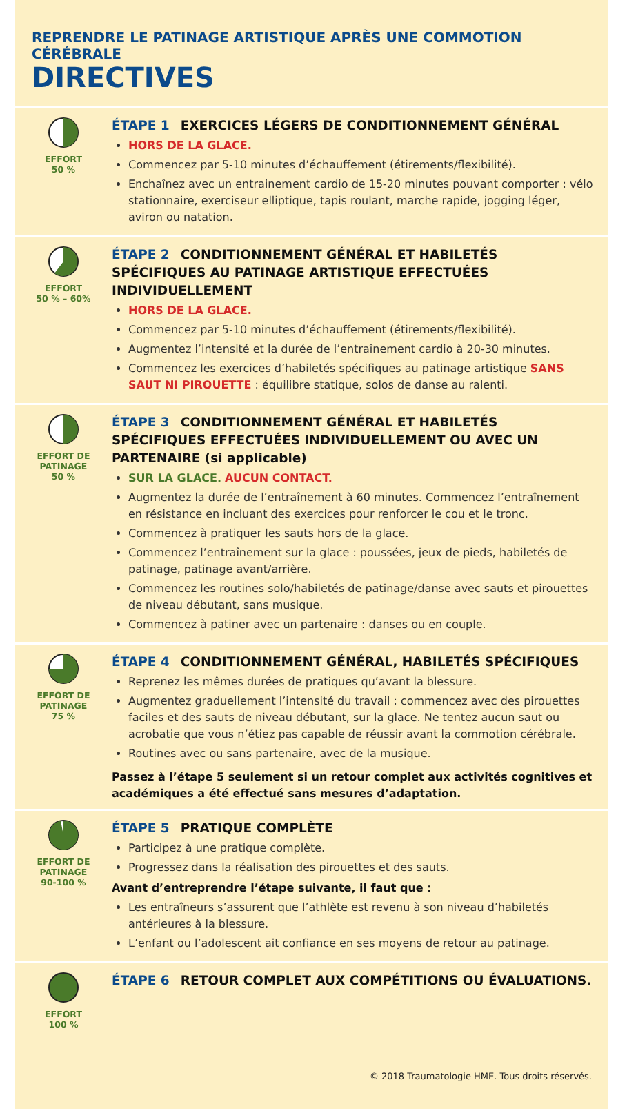REPRENDRE LE PATINAGE ARTISTIQUE APRÈS UNE COMMOTION CÉRÉBRALE
DIRECTIVES
EFFORT
50 %
ÉTAPE 1 EXERCICES LÉGERS DE CONDITIONNEMENT GÉNÉRAL
HORS DE LA GLACE.
Commencez par 5-10 minutes d’échauffement (étirements/flexibilité).
Enchaînez avec un entrainement cardio de 15-20 minutes pouvant comporter : vélo stationnaire, exerciseur elliptique, tapis roulant, marche rapide, jogging léger, aviron ou natation.
EFFORT
50 % – 60%
ÉTAPE 2 CONDITIONNEMENT GÉNÉRAL ET HABILETÉS SPÉCIFIQUES AU PATINAGE ARTISTIQUE EFFECTUÉES INDIVIDUELLEMENT
HORS DE LA GLACE.
Commencez par 5-10 minutes d’échauffement (étirements/flexibilité).
Augmentez l’intensité et la durée de l’entraînement cardio à 20-30 minutes.
Commencez les exercices d’habiletés spécifiques au patinage artistique SANS SAUT NI PIROUETTE : équilibre statique, solos de danse au ralenti.
EFFORT DE
PATINAGE
50 %
ÉTAPE 3 CONDITIONNEMENT GÉNÉRAL ET HABILETÉS SPÉCIFIQUES EFFECTUÉES INDIVIDUELLEMENT OU AVEC UN PARTENAIRE (si applicable)
SUR LA GLACE. AUCUN CONTACT.
Augmentez la durée de l’entraînement à 60 minutes. Commencez l’entraînement en résistance en incluant des exercices pour renforcer le cou et le tronc.
Commencez à pratiquer les sauts hors de la glace.
Commencez l’entraînement sur la glace : poussées, jeux de pieds, habiletés de patinage, patinage avant/arrière.
Commencez les routines solo/habiletés de patinage/danse avec sauts et pirouettes de niveau débutant, sans musique.
Commencez à patiner avec un partenaire : danses ou en couple.
EFFORT DE
PATINAGE
75 %
ÉTAPE 4 CONDITIONNEMENT GÉNÉRAL, HABILETÉS SPÉCIFIQUES
Reprenez les mêmes durées de pratiques qu’avant la blessure.
Augmentez graduellement l’intensité du travail : commencez avec des pirouettes faciles et des sauts de niveau débutant, sur la glace. Ne tentez aucun saut ou acrobatie que vous n’étiez pas capable de réussir avant la commotion cérébrale.
Routines avec ou sans partenaire, avec de la musique.
Passez à l’étape 5 seulement si un retour complet aux activités cognitives et académiques a été effectué sans mesures d’adaptation.
EFFORT DE
PATINAGE
90-100 %
ÉTAPE 5 PRATIQUE COMPLÈTE
Participez à une pratique complète.
Progressez dans la réalisation des pirouettes et des sauts.
Avant d’entreprendre l’étape suivante, il faut que :
Les entraîneurs s’assurent que l’athlète est revenu à son niveau d’habiletés antérieures à la blessure.
L’enfant ou l’adolescent ait confiance en ses moyens de retour au patinage.
EFFORT
100 %
ÉTAPE 6 RETOUR COMPLET AUX COMPÉTITIONS OU ÉVALUATIONS.
© 2018 Traumatologie HME. Tous droits réservés.